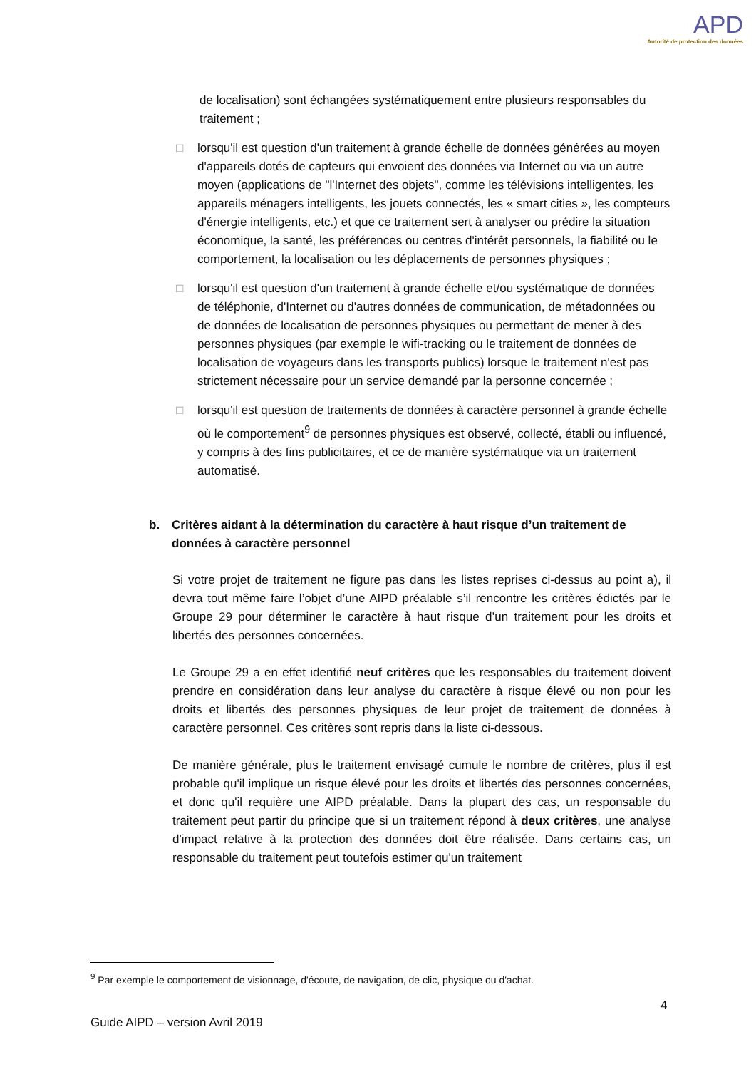APD
Autorité de protection des données
de localisation) sont échangées systématiquement entre plusieurs responsables du traitement ;
□ lorsqu'il est question d'un traitement à grande échelle de données générées au moyen d'appareils dotés de capteurs qui envoient des données via Internet ou via un autre moyen (applications de "l'Internet des objets", comme les télévisions intelligentes, les appareils ménagers intelligents, les jouets connectés, les « smart cities », les compteurs d'énergie intelligents, etc.) et que ce traitement sert à analyser ou prédire la situation économique, la santé, les préférences ou centres d'intérêt personnels, la fiabilité ou le comportement, la localisation ou les déplacements de personnes physiques ;
□ lorsqu'il est question d'un traitement à grande échelle et/ou systématique de données de téléphonie, d'Internet ou d'autres données de communication, de métadonnées ou de données de localisation de personnes physiques ou permettant de mener à des personnes physiques (par exemple le wifi-tracking ou le traitement de données de localisation de voyageurs dans les transports publics) lorsque le traitement n'est pas strictement nécessaire pour un service demandé par la personne concernée ;
□ lorsqu'il est question de traitements de données à caractère personnel à grande échelle où le comportement<sup>9</sup> de personnes physiques est observé, collecté, établi ou influencé, y compris à des fins publicitaires, et ce de manière systématique via un traitement automatisé.
b. Critères aidant à la détermination du caractère à haut risque d’un traitement de données à caractère personnel
Si votre projet de traitement ne figure pas dans les listes reprises ci-dessus au point a), il devra tout même faire l’objet d’une AIPD préalable s’il rencontre les critères édictés par le Groupe 29 pour déterminer le caractère à haut risque d’un traitement pour les droits et libertés des personnes concernées.
Le Groupe 29 a en effet identifié neuf critères que les responsables du traitement doivent prendre en considération dans leur analyse du caractère à risque élevé ou non pour les droits et libertés des personnes physiques de leur projet de traitement de données à caractère personnel. Ces critères sont repris dans la liste ci-dessous.
De manière générale, plus le traitement envisagé cumule le nombre de critères, plus il est probable qu'il implique un risque élevé pour les droits et libertés des personnes concernées, et donc qu'il requière une AIPD préalable. Dans la plupart des cas, un responsable du traitement peut partir du principe que si un traitement répond à deux critères, une analyse d'impact relative à la protection des données doit être réalisée. Dans certains cas, un responsable du traitement peut toutefois estimer qu'un traitement
<sup>9</sup> Par exemple le comportement de visionnage, d'écoute, de navigation, de clic, physique ou d'achat.
4
Guide AIPD – version Avril 2019